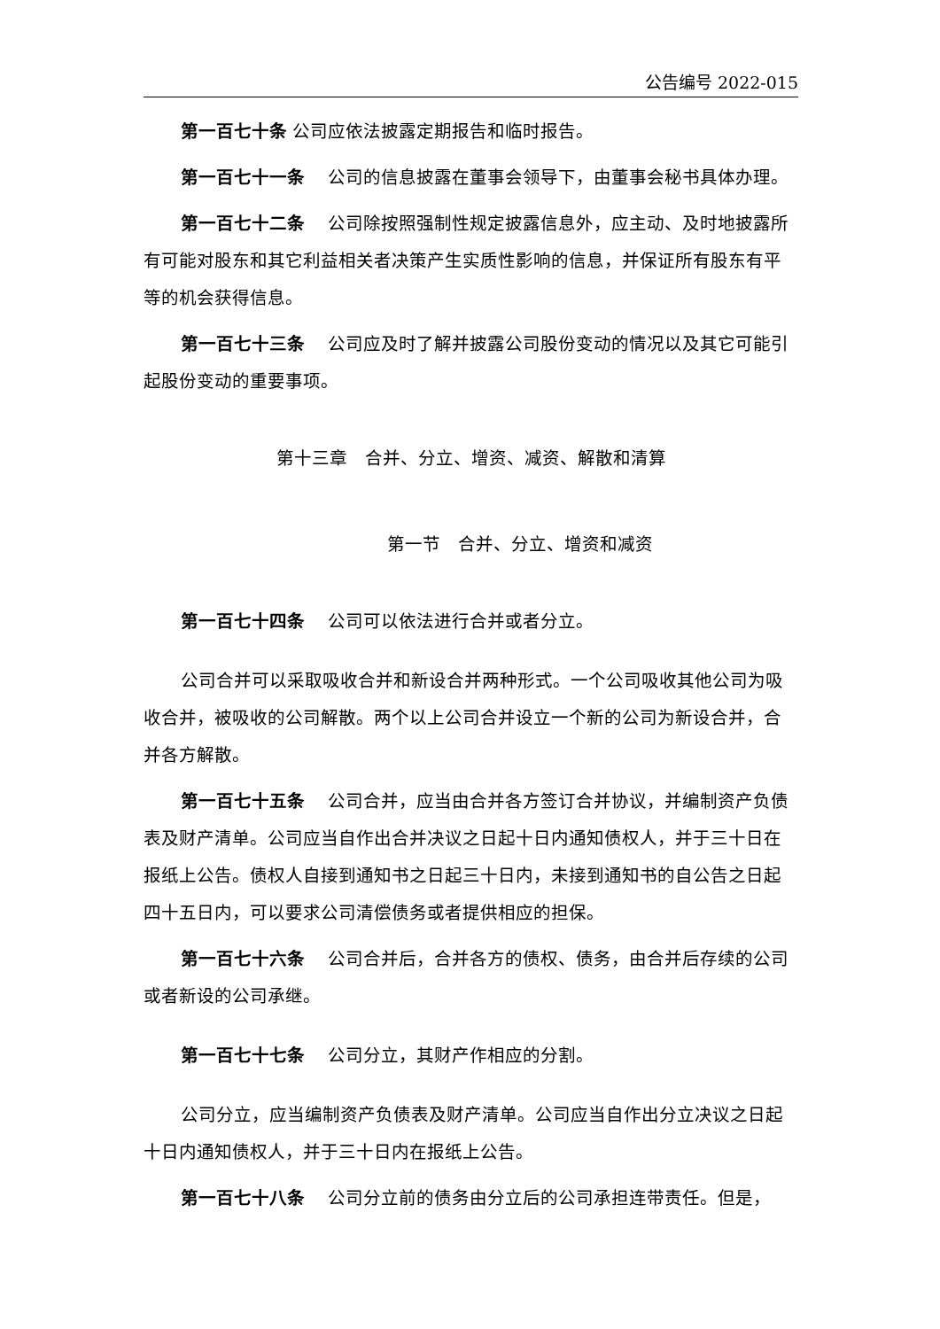公告编号 2022-015
第一百七十条 公司应依法披露定期报告和临时报告。
第一百七十一条　 公司的信息披露在董事会领导下，由董事会秘书具体办理。
第一百七十二条　 公司除按照强制性规定披露信息外，应主动、及时地披露所有可能对股东和其它利益相关者决策产生实质性影响的信息，并保证所有股东有平等的机会获得信息。
第一百七十三条　 公司应及时了解并披露公司股份变动的情况以及其它可能引起股份变动的重要事项。
第十三章　合并、分立、增资、减资、解散和清算
第一节　合并、分立、增资和减资
第一百七十四条　 公司可以依法进行合并或者分立。
公司合并可以采取吸收合并和新设合并两种形式。一个公司吸收其他公司为吸收合并，被吸收的公司解散。两个以上公司合并设立一个新的公司为新设合并，合并各方解散。
第一百七十五条　 公司合并，应当由合并各方签订合并协议，并编制资产负债表及财产清单。公司应当自作出合并决议之日起十日内通知债权人，并于三十日在报纸上公告。债权人自接到通知书之日起三十日内，未接到通知书的自公告之日起四十五日内，可以要求公司清偿债务或者提供相应的担保。
第一百七十六条　 公司合并后，合并各方的债权、债务，由合并后存续的公司或者新设的公司承继。
第一百七十七条　 公司分立，其财产作相应的分割。
公司分立，应当编制资产负债表及财产清单。公司应当自作出分立决议之日起十日内通知债权人，并于三十日内在报纸上公告。
第一百七十八条　 公司分立前的债务由分立后的公司承担连带责任。但是，